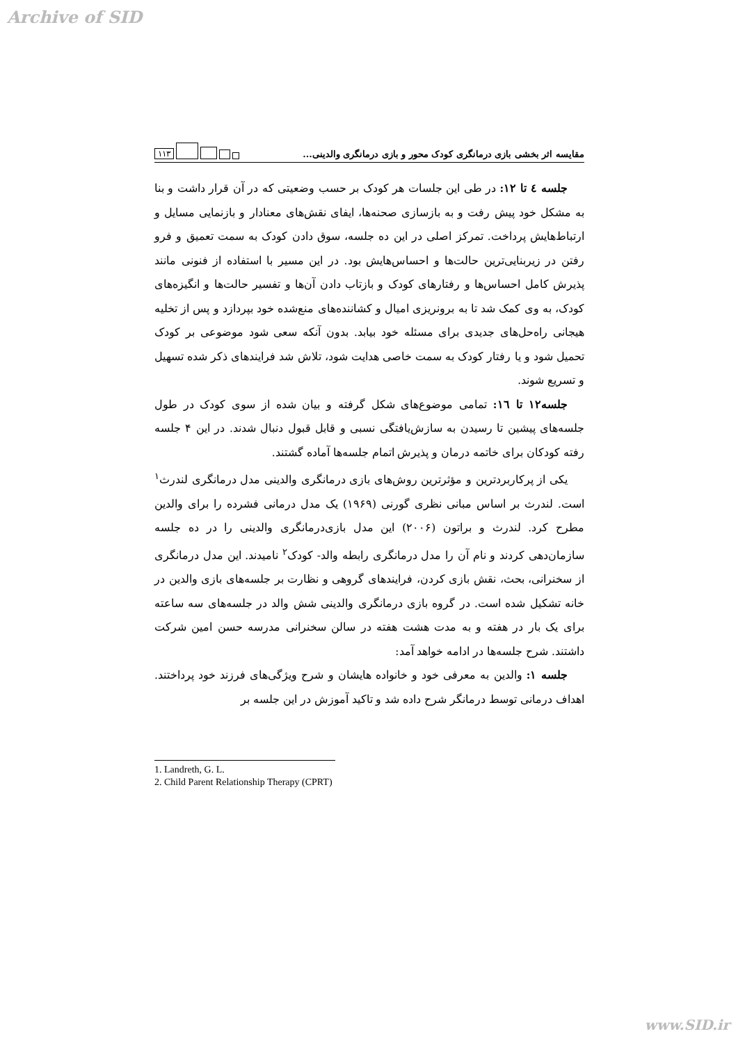Archive of SID
مقایسه اثر بخشی بازی درمانگری کودک محور و بازی درمانگری والدینی... ۱۱۳
جلسه ٤ تا ١٢: در طی این جلسات هر کودک بر حسب وضعیتی که در آن قرار داشت و بنا به مشکل خود پیش رفت و به بازسازی صحنه‌ها، ایفای نقش‌های معنادار و بازنمایی مسایل و ارتباط‌هایش پرداخت. تمرکز اصلی در این ده جلسه، سوق دادن کودک به سمت تعمیق و فرو رفتن در زیربنایی‌ترین حالت‌ها و احساس‌هایش بود. در این مسیر با استفاده از فنونی مانند پذیرش کامل احساس‌ها و رفتارهای کودک و بازتاب دادن آن‌ها و تفسیر حالت‌ها و انگیزه‌های کودک، به وی کمک شد تا به برونریزی امیال و کشاننده‌های منع‌شده خود بپردازد و پس از تخلیه هیجانی راه‌حل‌های جدیدی برای مسئله خود بیابد. بدون آنکه سعی شود موضوعی بر کودک تحمیل شود و یا رفتار کودک به سمت خاصی هدایت شود، تلاش شد فرایندهای ذکر شده تسهیل و تسریع شوند.
جلسه١٢ تا ١٦: تمامی موضوع‌های شکل گرفته و بیان شده از سوی کودک در طول جلسه‌های پیشین تا رسیدن به سازش‌یافتگی نسبی و قابل قبول دنبال شدند. در این ۴ جلسه رفته کودکان برای خاتمه درمان و پذیرش اتمام جلسه‌ها آماده گشتند.
یکی از پرکاربردترین و مؤثرترین روش‌های بازی درمانگری والدینی مدل درمانگری لندرث<sup>۱</sup> است. لندرث بر اساس مبانی نظری گورنی (۱۹۶۹) یک مدل درمانی فشرده را برای والدین مطرح کرد. لندرث و براتون (۲۰۰۶) این مدل بازی‌درمانگری والدینی را در ده جلسه سازمان‌دهی کردند و نام آن را مدل درمانگری رابطه والد- کودک<sup>۲</sup> نامیدند. این مدل درمانگری از سخنرانی، بحث، نقش بازی کردن، فرایندهای گروهی و نظارت بر جلسه‌های بازی والدین در خانه تشکیل شده است. در گروه بازی درمانگری والدینی شش والد در جلسه‌های سه ساعته برای یک بار در هفته و به مدت هشت هفته در سالن سخنرانی مدرسه حسن امین شرکت داشتند. شرح جلسه‌ها در ادامه خواهد آمد:
جلسه ۱: والدین به معرفی خود و خانواده هایشان و شرح ویژگی‌های فرزند خود پرداختند. اهداف درمانی توسط درمانگر شرح داده شد و تاکید آموزش در این جلسه بر
1. Landreth, G. L.
2. Child Parent Relationship Therapy (CPRT)
www.SID.ir